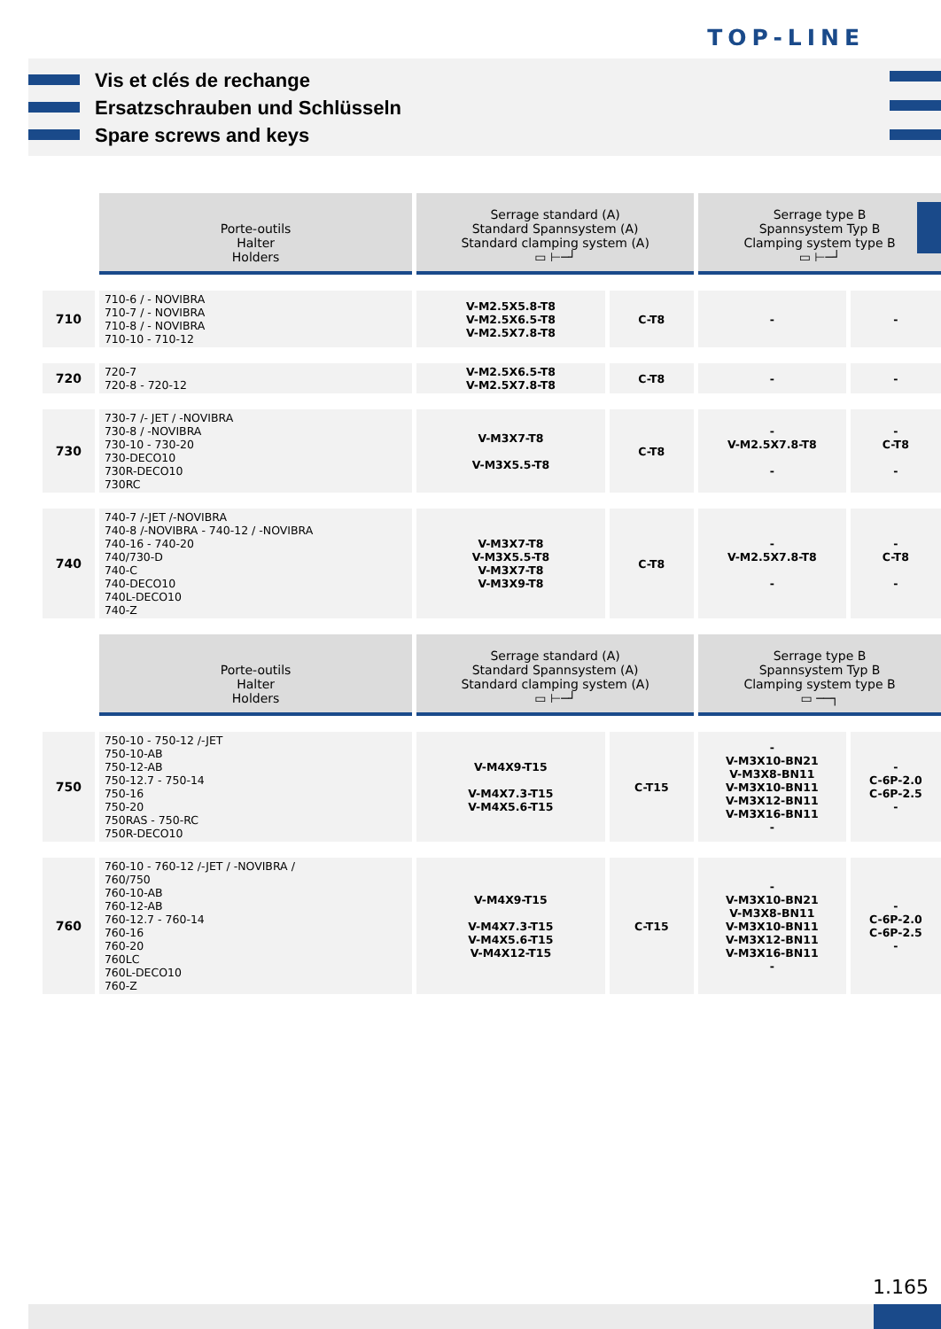TOP-LINE
Vis et clés de rechange
Ersatzschrauben und Schlüsseln
Spare screws and keys
| | Porte-outils Halter Holders | Serrage standard (A) Standard Spannsystem (A) Standard clamping system (A) ▭ ⊢─┘ | | Serrage type B Spannsystem Typ B Clamping system type B ▭ ⊢─┘ | |
| 710 | 710-6 / - NOVIBRA 710-7 / - NOVIBRA 710-8 / - NOVIBRA 710-10 - 710-12 | V-M2.5X5.8-T8 V-M2.5X6.5-T8 V-M2.5X7.8-T8 | C-T8 | - | - |
| 720 | 720-7 720-8 - 720-12 | V-M2.5X6.5-T8 V-M2.5X7.8-T8 | C-T8 | - | - |
| 730 | 730-7 /- JET / -NOVIBRA 730-8 / -NOVIBRA 730-10 - 730-20 730-DECO10 730R-DECO10 730RC | V-M3X7-T8 V-M3X5.5-T8 | C-T8 | - V-M2.5X7.8-T8 - | - C-T8 - |
| 740 | 740-7 /-JET /-NOVIBRA 740-8 /-NOVIBRA - 740-12 / -NOVIBRA 740-16 - 740-20 740/730-D 740-C 740-DECO10 740L-DECO10 740-Z | V-M3X7-T8 V-M3X5.5-T8 V-M3X7-T8 V-M3X9-T8 | C-T8 | - V-M2.5X7.8-T8 - | - C-T8 - |
| | Porte-outils Halter Holders | Serrage standard (A) Standard Spannsystem (A) Standard clamping system (A) ▭ ⊢─┘ | | Serrage type B Spannsystem Typ B Clamping system type B ▭ ──┐ | |
| 750 | 750-10 - 750-12 /-JET 750-10-AB 750-12-AB 750-12.7 - 750-14 750-16 750-20 750RAS - 750-RC 750R-DECO10 | V-M4X9-T15 V-M4X7.3-T15 V-M4X5.6-T15 | C-T15 | - V-M3X10-BN21 V-M3X8-BN11 V-M3X10-BN11 V-M3X12-BN11 V-M3X16-BN11 - | - C-6P-2.0 C-6P-2.5 - |
| 760 | 760-10 - 760-12 /-JET / -NOVIBRA / 760/750 760-10-AB 760-12-AB 760-12.7 - 760-14 760-16 760-20 760LC 760L-DECO10 760-Z | V-M4X9-T15 V-M4X7.3-T15 V-M4X5.6-T15 V-M4X12-T15 | C-T15 | - V-M3X10-BN21 V-M3X8-BN11 V-M3X10-BN11 V-M3X12-BN11 V-M3X16-BN11 - | - C-6P-2.0 C-6P-2.5 - |
1.165